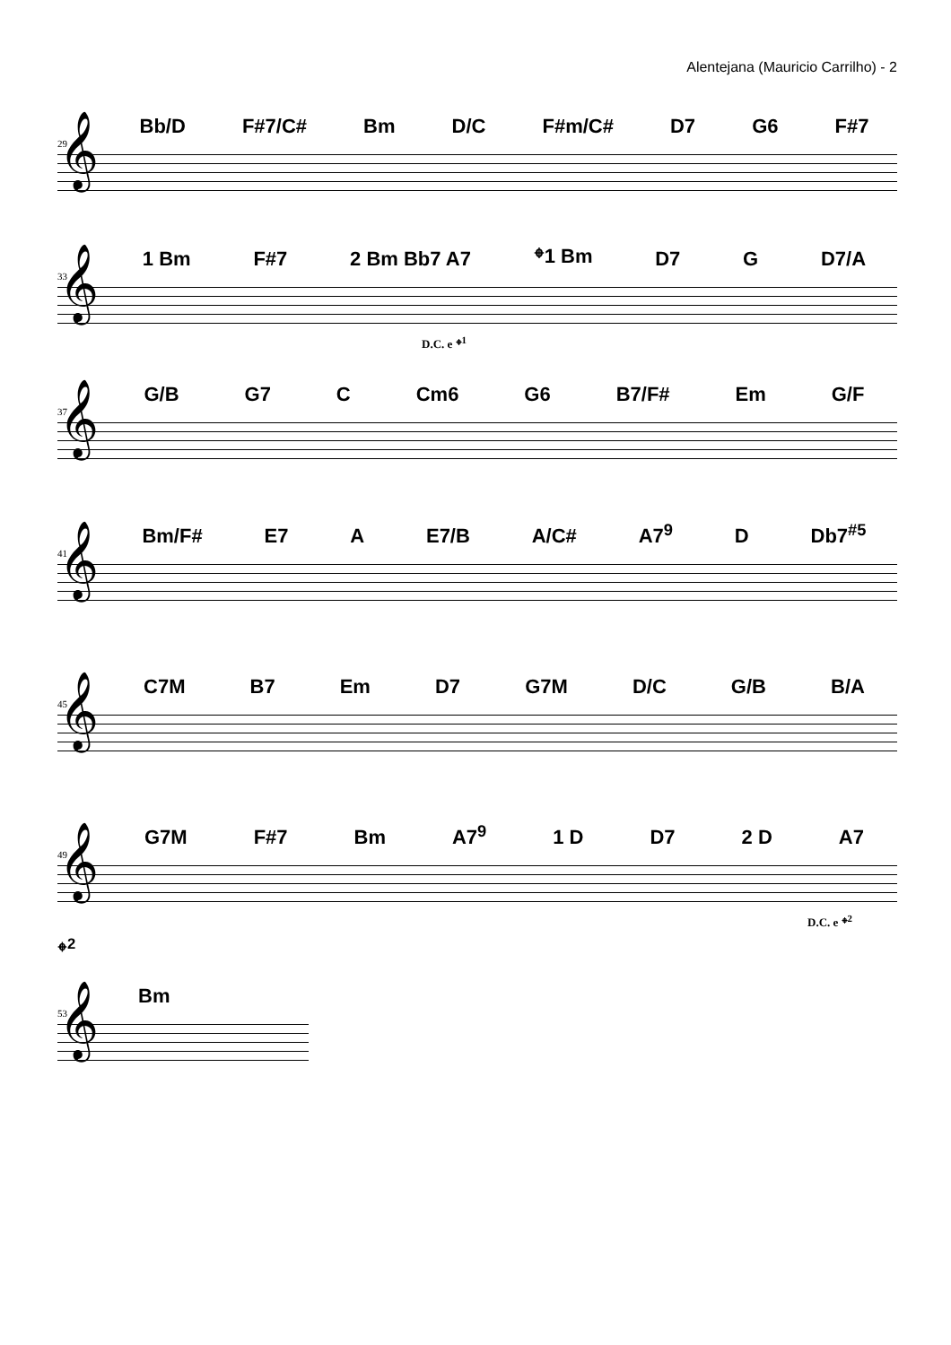Alentejana (Mauricio Carrilho) - 2
Bb/D F#7/C# Bm D/C F#m/C# D7 G6 F#7
29 𝄞
1 Bm F#7 2 Bm Bb7 A7 𝄌1 Bm D7 G D7/A
33 𝄞
D.C. e 𝄌<sup>1</sup>
G/B G7 C Cm6 G6 B7/F# Em G/F
37 𝄞
Bm/F# E7 A E7/B A/C# A7<sup>9</sup> D Db7<sup>#5</sup>
41 𝄞
C7M B7 Em D7 G7M D/C G/B B/A
45 𝄞
G7M F#7 Bm A7<sup>9</sup> 1 D D7 2 D A7
49 𝄞
D.C. e 𝄌<sup>2</sup>
𝄌<sup>2</sup>
Bm
53 𝄞